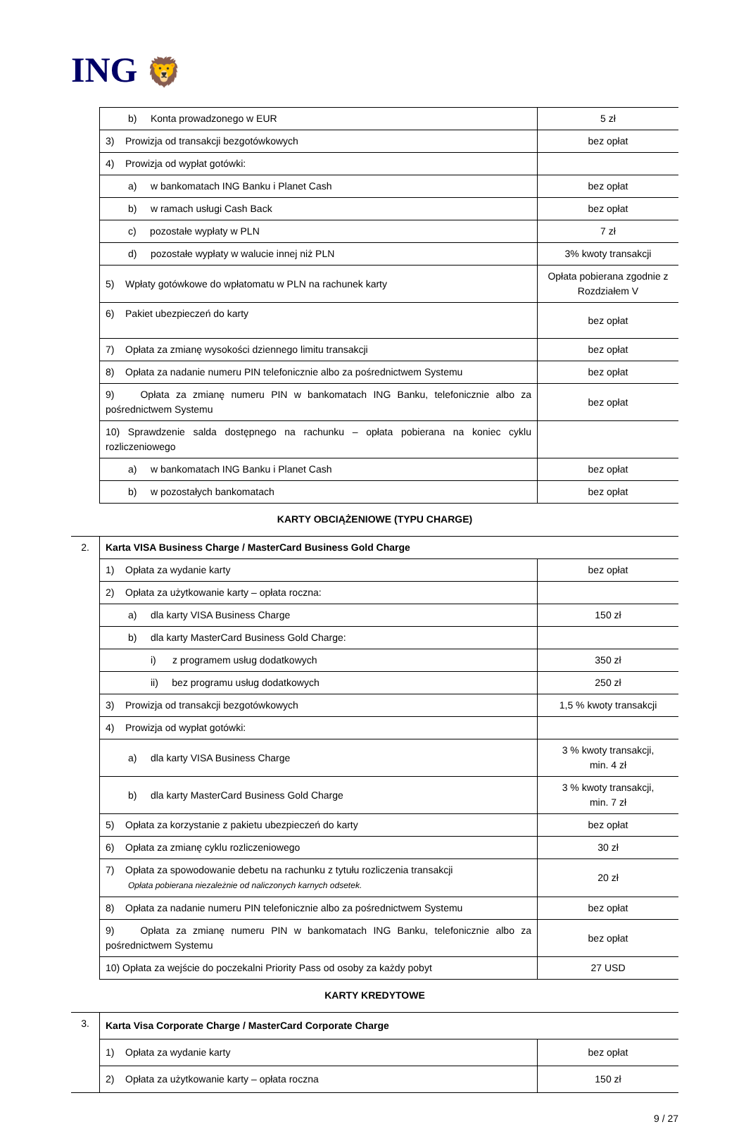ING 🦁
| | b) Konta prowadzonego w EUR | 5 zł |
| | 3) Prowizja od transakcji bezgotówkowych | bez opłat |
| | 4) Prowizja od wypłat gotówki: | |
| | a) w bankomatach ING Banku i Planet Cash | bez opłat |
| | b) w ramach usługi Cash Back | bez opłat |
| | c) pozostałe wypłaty w PLN | 7 zł |
| | d) pozostałe wypłaty w walucie innej niż PLN | 3% kwoty transakcji |
| | 5) Wpłaty gotówkowe do wpłatomatu w PLN na rachunek karty | Opłata pobierana zgodnie z Rozdziałem V |
| | 6) Pakiet ubezpieczeń do karty | bez opłat |
| | 7) Opłata za zmianę wysokości dziennego limitu transakcji | bez opłat |
| | 8) Opłata za nadanie numeru PIN telefonicznie albo za pośrednictwem Systemu | bez opłat |
| | 9) Opłata za zmianę numeru PIN w bankomatach ING Banku, telefonicznie albo za pośrednictwem Systemu | bez opłat |
| | 10) Sprawdzenie salda dostępnego na rachunku – opłata pobierana na koniec cyklu rozliczeniowego | |
| | a) w bankomatach ING Banku i Planet Cash | bez opłat |
| | b) w pozostałych bankomatach | bez opłat |
KARTY OBCIĄŻENIOWE (TYPU CHARGE)
| 2. | Karta VISA Business Charge / MasterCard Business Gold Charge | |
| | 1) Opłata za wydanie karty | bez opłat |
| | 2) Opłata za użytkowanie karty – opłata roczna: | |
| | a) dla karty VISA Business Charge | 150 zł |
| | b) dla karty MasterCard Business Gold Charge: | |
| | i) z programem usług dodatkowych | 350 zł |
| | ii) bez programu usług dodatkowych | 250 zł |
| | 3) Prowizja od transakcji bezgotówkowych | 1,5 % kwoty transakcji |
| | 4) Prowizja od wypłat gotówki: | |
| | a) dla karty VISA Business Charge | 3 % kwoty transakcji, min. 4 zł |
| | b) dla karty MasterCard Business Gold Charge | 3 % kwoty transakcji, min. 7 zł |
| | 5) Opłata za korzystanie z pakietu ubezpieczeń do karty | bez opłat |
| | 6) Opłata za zmianę cyklu rozliczeniowego | 30 zł |
| | 7) Opłata za spowodowanie debetu na rachunku z tytułu rozliczenia transakcji Opłata pobierana niezależnie od naliczonych karnych odsetek. | 20 zł |
| | 8) Opłata za nadanie numeru PIN telefonicznie albo za pośrednictwem Systemu | bez opłat |
| | 9) Opłata za zmianę numeru PIN w bankomatach ING Banku, telefonicznie albo za pośrednictwem Systemu | bez opłat |
| | 10) Opłata za wejście do poczekalni Priority Pass od osoby za każdy pobyt | 27 USD |
KARTY KREDYTOWE
| 3. | Karta Visa Corporate Charge / MasterCard Corporate Charge | |
| | 1) Opłata za wydanie karty | bez opłat |
| | 2) Opłata za użytkowanie karty – opłata roczna | 150 zł |
9 / 27